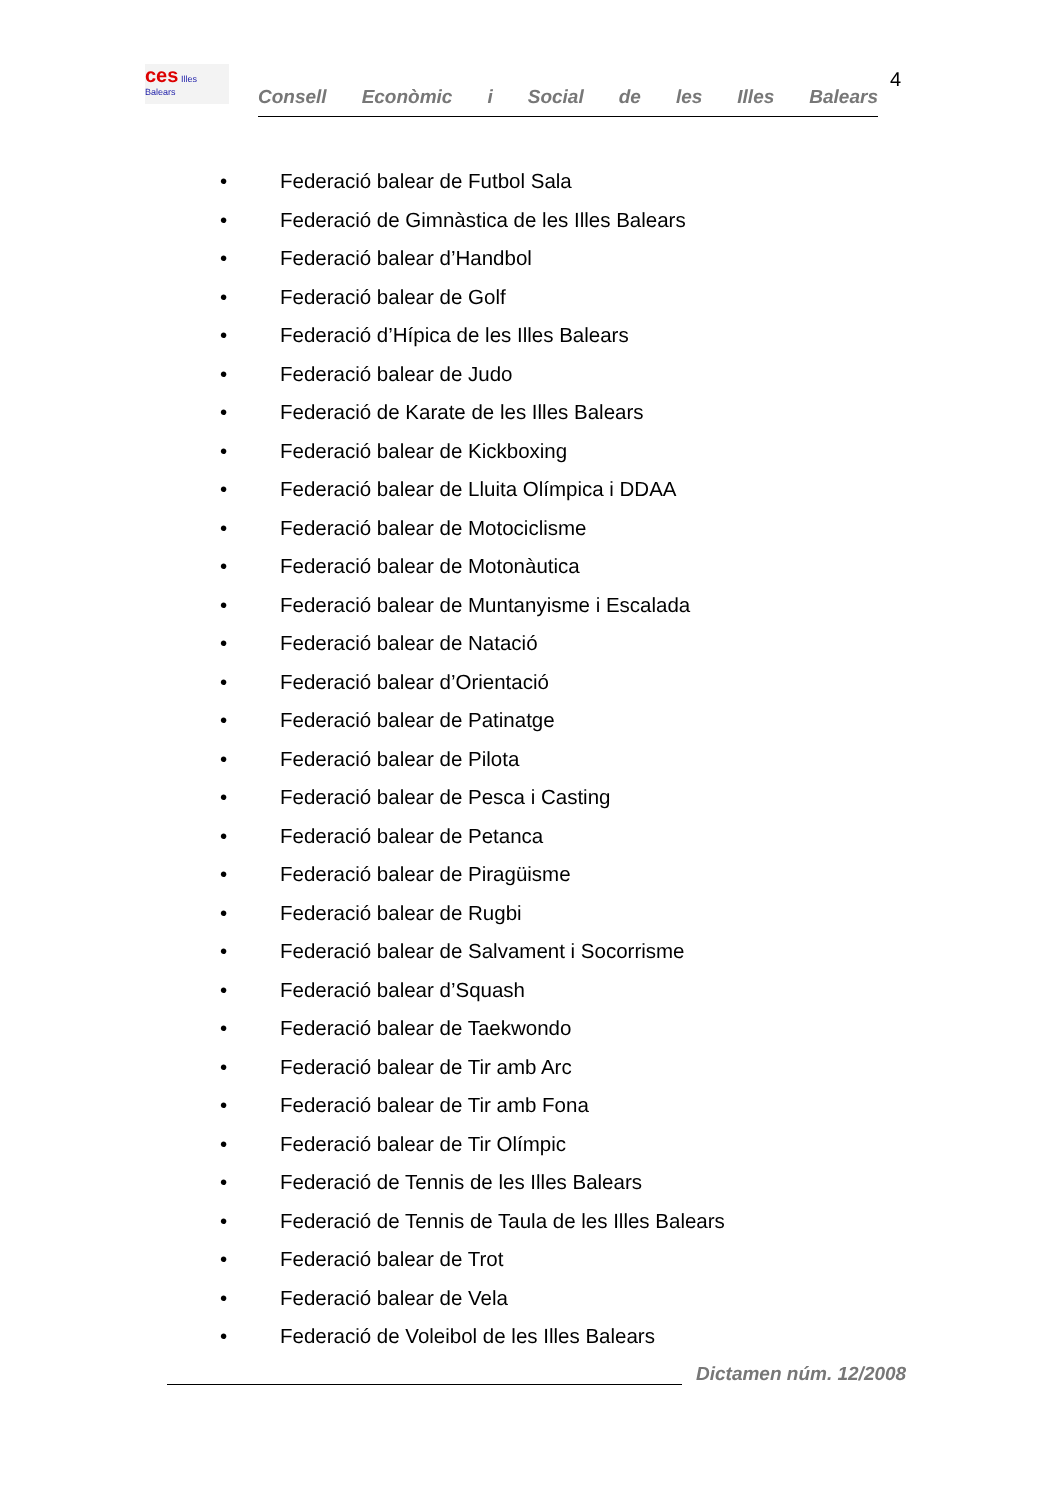ces Illes Balears
Consell Econòmic i Social de les Illes Balears
4
• Federació balear de Futbol Sala
• Federació de Gimnàstica de les Illes Balears
• Federació balear d’Handbol
• Federació balear de Golf
• Federació d’Hípica de les Illes Balears
• Federació balear de Judo
• Federació de Karate de les Illes Balears
• Federació balear de Kickboxing
• Federació balear de Lluita Olímpica i DDAA
• Federació balear de Motociclisme
• Federació balear de Motonàutica
• Federació balear de Muntanyisme i Escalada
• Federació balear de Natació
• Federació balear d’Orientació
• Federació balear de Patinatge
• Federació balear de Pilota
• Federació balear de Pesca i Casting
• Federació balear de Petanca
• Federació balear de Piragüisme
• Federació balear de Rugbi
• Federació balear de Salvament i Socorrisme
• Federació balear d’Squash
• Federació balear de Taekwondo
• Federació balear de Tir amb Arc
• Federació balear de Tir amb Fona
• Federació balear de Tir Olímpic
• Federació de Tennis de les Illes Balears
• Federació de Tennis de Taula de les Illes Balears
• Federació balear de Trot
• Federació balear de Vela
• Federació de Voleibol de les Illes Balears
Dictamen núm. 12/2008